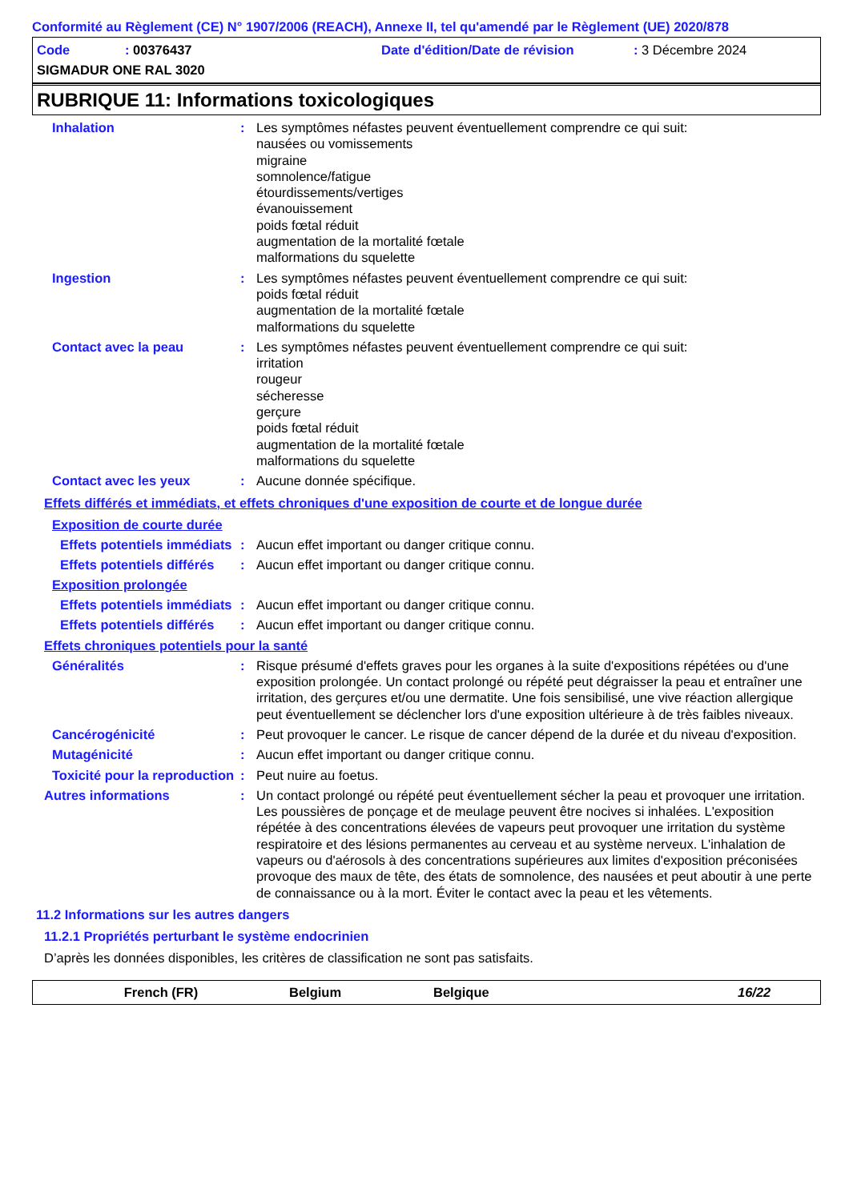Conformité au Règlement (CE) N° 1907/2006 (REACH), Annexe II, tel qu'amendé par le Règlement (UE) 2020/878
Code: 00376437 Date d'édition/Date de révision: 3 Décembre 2024
SIGMADUR ONE RAL 3020
RUBRIQUE 11: Informations toxicologiques
Inhalation : Les symptômes néfastes peuvent éventuellement comprendre ce qui suit:
nausées ou vomissements
migraine
somnolence/fatigue
étourdissements/vertiges
évanouissement
poids fœtal réduit
augmentation de la mortalité fœtale
malformations du squelette
Ingestion : Les symptômes néfastes peuvent éventuellement comprendre ce qui suit:
poids fœtal réduit
augmentation de la mortalité fœtale
malformations du squelette
Contact avec la peau : Les symptômes néfastes peuvent éventuellement comprendre ce qui suit:
irritation
rougeur
sécheresse
gerçure
poids fœtal réduit
augmentation de la mortalité fœtale
malformations du squelette
Contact avec les yeux : Aucune donnée spécifique.
Effets différés et immédiats, et effets chroniques d'une exposition de courte et de longue durée
Exposition de courte durée
Effets potentiels immédiats
: Aucun effet important ou danger critique connu.
Effets potentiels différés
: Aucun effet important ou danger critique connu.
Exposition prolongée
Effets potentiels immédiats
: Aucun effet important ou danger critique connu.
Effets potentiels différés
: Aucun effet important ou danger critique connu.
Effets chroniques potentiels pour la santé
Généralités : Risque présumé d'effets graves pour les organes à la suite d'expositions répétées ou d'une exposition prolongée. Un contact prolongé ou répété peut dégraisser la peau et entraîner une irritation, des gerçures et/ou une dermatite. Une fois sensibilisé, une vive réaction allergique peut éventuellement se déclencher lors d'une exposition ultérieure à de très faibles niveaux.
Cancérogénicité : Peut provoquer le cancer. Le risque de cancer dépend de la durée et du niveau d'exposition.
Mutagénicité : Aucun effet important ou danger critique connu.
Toxicité pour la reproduction
: Peut nuire au foetus.
Autres informations : Un contact prolongé ou répété peut éventuellement sécher la peau et provoquer une irritation. Les poussières de ponçage et de meulage peuvent être nocives si inhalées. L'exposition répétée à des concentrations élevées de vapeurs peut provoquer une irritation du système respiratoire et des lésions permanentes au cerveau et au système nerveux. L'inhalation de vapeurs ou d'aérosols à des concentrations supérieures aux limites d'exposition préconisées provoque des maux de tête, des états de somnolence, des nausées et peut aboutir à une perte de connaissance ou à la mort. Éviter le contact avec la peau et les vêtements.
11.2 Informations sur les autres dangers
11.2.1 Propriétés perturbant le système endocrinien
D’après les données disponibles, les critères de classification ne sont pas satisfaits.
French (FR) Belgium Belgique 16/22